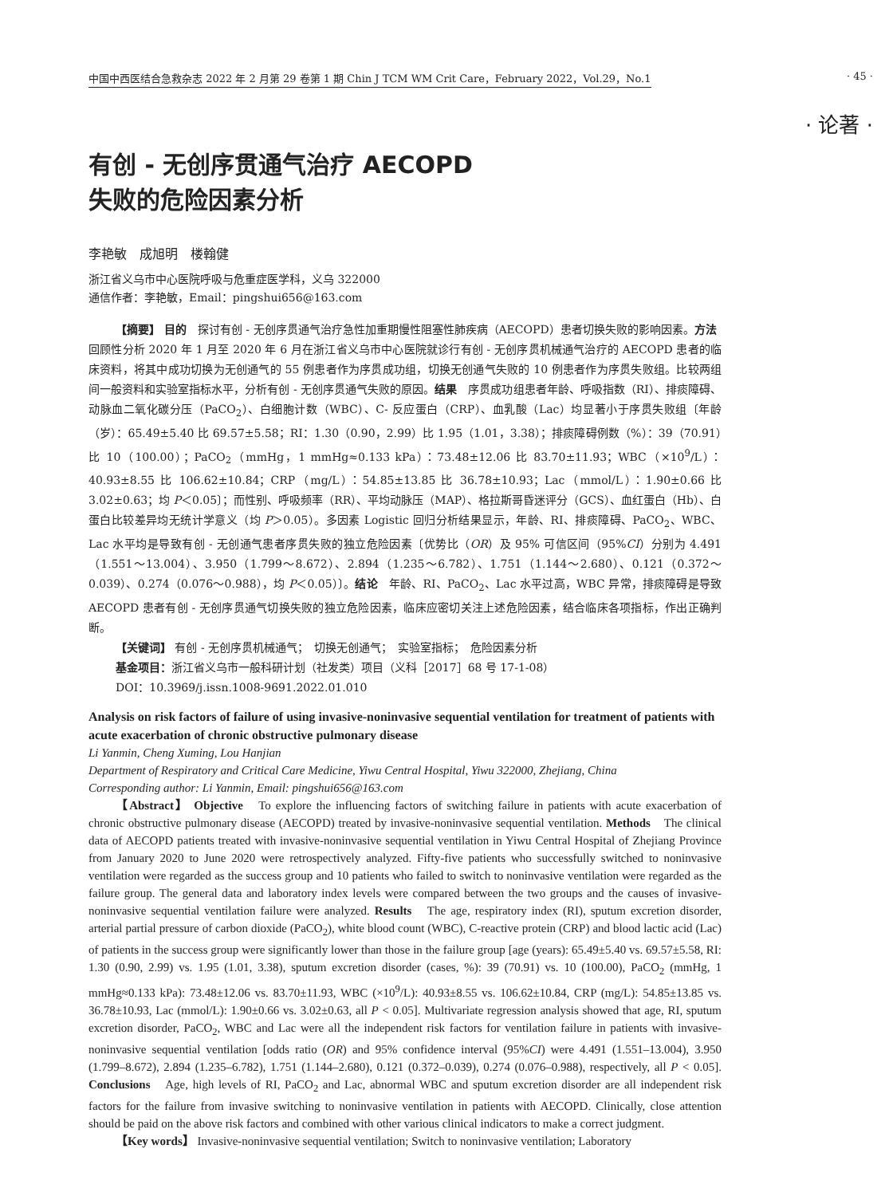中国中西医结合急救杂志 2022 年 2 月第 29 卷第 1 期 Chin J TCM WM Crit Care，February 2022，Vol.29，No.1 · 45 ·
· 论著 ·
有创 - 无创序贯通气治疗 AECOPD
失败的危险因素分析
李艳敏　成旭明　楼翰健
浙江省义乌市中心医院呼吸与危重症医学科，义乌 322000
通信作者：李艳敏，Email：pingshui656@163.com
【摘要】 目的　探讨有创 - 无创序贯通气治疗急性加重期慢性阻塞性肺疾病（AECOPD）患者切换失败的影响因素。方法　回顾性分析 2020 年 1 月至 2020 年 6 月在浙江省义乌市中心医院就诊行有创 - 无创序贯机械通气治疗的 AECOPD 患者的临床资料，将其中成功切换为无创通气的 55 例患者作为序贯成功组，切换无创通气失败的 10 例患者作为序贯失败组。比较两组间一般资料和实验室指标水平，分析有创 - 无创序贯通气失败的原因。结果　序贯成功组患者年龄、呼吸指数（RI）、排痰障碍、动脉血二氧化碳分压（PaCO<sub>2</sub>）、白细胞计数（WBC）、C- 反应蛋白（CRP）、血乳酸（Lac）均显著小于序贯失败组〔年龄（岁）：65.49±5.40 比 69.57±5.58；RI：1.30（0.90，2.99）比 1.95（1.01，3.38）；排痰障碍例数（%）：39（70.91）比 10（100.00）；PaCO<sub>2</sub>（mmHg，1 mmHg≈0.133 kPa）：73.48±12.06 比 83.70±11.93；WBC（×10<sup>9</sup>/L）：40.93±8.55 比 106.62±10.84；CRP（mg/L）：54.85±13.85 比 36.78±10.93；Lac（mmol/L）：1.90±0.66 比 3.02±0.63；均 P＜0.05〕；而性别、呼吸频率（RR）、平均动脉压（MAP）、格拉斯哥昏迷评分（GCS）、血红蛋白（Hb）、白蛋白比较差异均无统计学意义（均 P＞0.05）。多因素 Logistic 回归分析结果显示，年龄、RI、排痰障碍、PaCO<sub>2</sub>、WBC、Lac 水平均是导致有创 - 无创通气患者序贯失败的独立危险因素〔优势比（OR）及 95% 可信区间（95%CI）分别为 4.491（1.551～13.004）、3.950（1.799～8.672）、2.894（1.235～6.782）、1.751（1.144～2.680）、0.121（0.372～0.039）、0.274（0.076～0.988），均 P＜0.05）〕。结论　年龄、RI、PaCO<sub>2</sub>、Lac 水平过高，WBC 异常，排痰障碍是导致 AECOPD 患者有创 - 无创序贯通气切换失败的独立危险因素，临床应密切关注上述危险因素，结合临床各项指标，作出正确判断。
【关键词】 有创 - 无创序贯机械通气；　切换无创通气；　实验室指标；　危险因素分析
基金项目：浙江省义乌市一般科研计划（社发类）项目（义科［2017］68 号 17-1-08）
DOI：10.3969/j.issn.1008-9691.2022.01.010
Analysis on risk factors of failure of using invasive-noninvasive sequential ventilation for treatment of patients with acute exacerbation of chronic obstructive pulmonary disease
Li Yanmin, Cheng Xuming, Lou Hanjian
Department of Respiratory and Critical Care Medicine, Yiwu Central Hospital, Yiwu 322000, Zhejiang, China
Corresponding author: Li Yanmin, Email: pingshui656@163.com
【Abstract】 Objective　To explore the influencing factors of switching failure in patients with acute exacerbation of chronic obstructive pulmonary disease (AECOPD) treated by invasive-noninvasive sequential ventilation. Methods　The clinical data of AECOPD patients treated with invasive-noninvasive sequential ventilation in Yiwu Central Hospital of Zhejiang Province from January 2020 to June 2020 were retrospectively analyzed. Fifty-five patients who successfully switched to noninvasive ventilation were regarded as the success group and 10 patients who failed to switch to noninvasive ventilation were regarded as the failure group. The general data and laboratory index levels were compared between the two groups and the causes of invasive-noninvasive sequential ventilation failure were analyzed. Results　The age, respiratory index (RI), sputum excretion disorder, arterial partial pressure of carbon dioxide (PaCO<sub>2</sub>), white blood count (WBC), C-reactive protein (CRP) and blood lactic acid (Lac) of patients in the success group were significantly lower than those in the failure group [age (years): 65.49±5.40 vs. 69.57±5.58, RI: 1.30 (0.90, 2.99) vs. 1.95 (1.01, 3.38), sputum excretion disorder (cases, %): 39 (70.91) vs. 10 (100.00), PaCO<sub>2</sub> (mmHg, 1 mmHg≈0.133 kPa): 73.48±12.06 vs. 83.70±11.93, WBC (×10<sup>9</sup>/L): 40.93±8.55 vs. 106.62±10.84, CRP (mg/L): 54.85±13.85 vs. 36.78±10.93, Lac (mmol/L): 1.90±0.66 vs. 3.02±0.63, all P < 0.05]. Multivariate regression analysis showed that age, RI, sputum excretion disorder, PaCO<sub>2</sub>, WBC and Lac were all the independent risk factors for ventilation failure in patients with invasive-noninvasive sequential ventilation [odds ratio (OR) and 95% confidence interval (95%CI) were 4.491 (1.551–13.004), 3.950 (1.799–8.672), 2.894 (1.235–6.782), 1.751 (1.144–2.680), 0.121 (0.372–0.039), 0.274 (0.076–0.988), respectively, all P < 0.05]. Conclusions　Age, high levels of RI, PaCO<sub>2</sub> and Lac, abnormal WBC and sputum excretion disorder are all independent risk factors for the failure from invasive switching to noninvasive ventilation in patients with AECOPD. Clinically, close attention should be paid on the above risk factors and combined with other various clinical indicators to make a correct judgment.
【Key words】 Invasive-noninvasive sequential ventilation; Switch to noninvasive ventilation; Laboratory